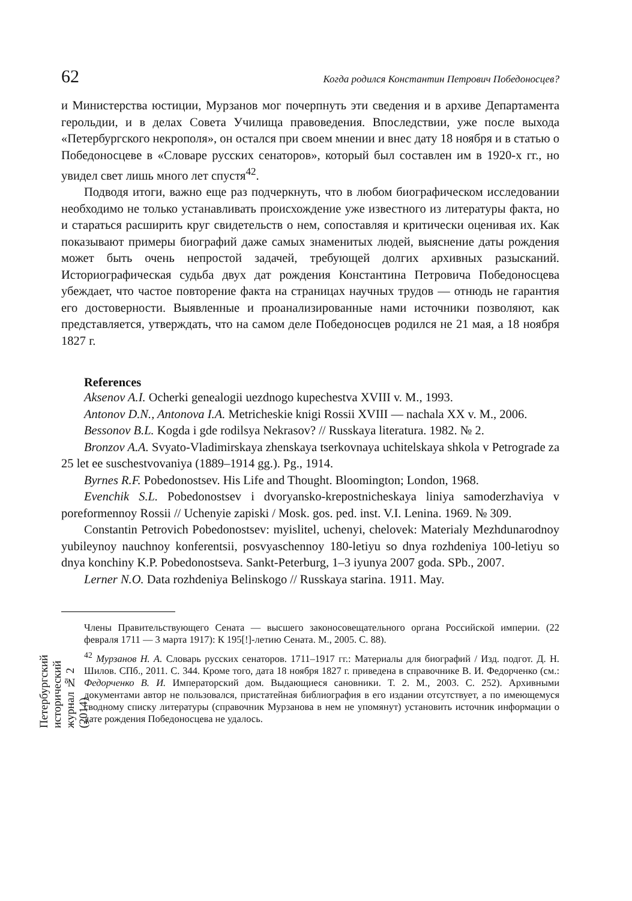Петербургский исторический журнал № 2 (2014)
62 Когда родился Константин Петрович Победоносцев?
и Министерства юстиции, Мурзанов мог почерпнуть эти сведения и в архиве Департамента герольдии, и в делах Совета Училища правоведения. Впоследствии, уже после выхода «Петербургского некрополя», он остался при своем мнении и внес дату 18 ноября и в статью о Победоносцеве в «Словаре русских сенаторов», который был составлен им в 1920-х гг., но увидел свет лишь много лет спустя<sup>42</sup>.
Подводя итоги, важно еще раз подчеркнуть, что в любом биографическом исследовании необходимо не только устанавливать происхождение уже известного из литературы факта, но и стараться расширить круг свидетельств о нем, сопоставляя и критически оценивая их. Как показывают примеры биографий даже самых знаменитых людей, выяснение даты рождения может быть очень непростой задачей, требующей долгих архивных разысканий. Историографическая судьба двух дат рождения Константина Петровича Победоносцева убеждает, что частое повторение факта на страницах научных трудов — отнюдь не гарантия его достоверности. Выявленные и проанализированные нами источники позволяют, как представляется, утверждать, что на самом деле Победоносцев родился не 21 мая, а 18 ноября 1827 г.
References
Aksenov A.I. Ocherki genealogii uezdnogo kupechestva XVIII v. M., 1993.
Antonov D.N., Antonova I.A. Metricheskie knigi Rossii XVIII — nachala XX v. M., 2006.
Bessonov B.L. Kogda i gde rodilsya Nekrasov? // Russkaya literatura. 1982. № 2.
Bronzov A.A. Svyato-Vladimirskaya zhenskaya tserkovnaya uchitelskaya shkola v Petrograde za 25 let ee suschestvovaniya (1889–1914 gg.). Pg., 1914.
Byrnes R.F. Pobedonostsev. His Life and Thought. Bloomington; London, 1968.
Evenchik S.L. Pobedonostsev i dvoryansko-krepostnicheskaya liniya samoderzhaviya v poreformennoy Rossii // Uchenyie zapiski / Mosk. gos. ped. inst. V.I. Lenina. 1969. № 309.
Constantin Petrovich Pobedonostsev: myislitel, uchenyi, chelovek: Materialy Mezhdunarodnoy yubileynoy nauchnoy konferentsii, posvyaschennoy 180-letiyu so dnya rozhdeniya 100-letiyu so dnya konchiny K.P. Pobedonostseva. Sankt-Peterburg, 1–3 iyunya 2007 goda. SPb., 2007.
Lerner N.O. Data rozhdeniya Belinskogo // Russkaya starina. 1911. May.
Члены Правительствующего Сената — высшего законосовещательного органа Российской империи. (22 февраля 1711 — 3 марта 1917): К 195[!]-летию Сената. М., 2005. С. 88).
<sup>42</sup> Мурзанов Н. А. Словарь русских сенаторов. 1711–1917 гг.: Материалы для биографий / Изд. подгот. Д. Н. Шилов. СПб., 2011. С. 344. Кроме того, дата 18 ноября 1827 г. приведена в справочнике В. И. Федорченко (см.: Федорченко В. И. Императорский дом. Выдающиеся сановники. Т. 2. М., 2003. С. 252). Архивными документами автор не пользовался, пристатейная библиография в его издании отсутствует, а по имеющемуся сводному списку литературы (справочник Мурзанова в нем не упомянут) установить источник информации о дате рождения Победоносцева не удалось.